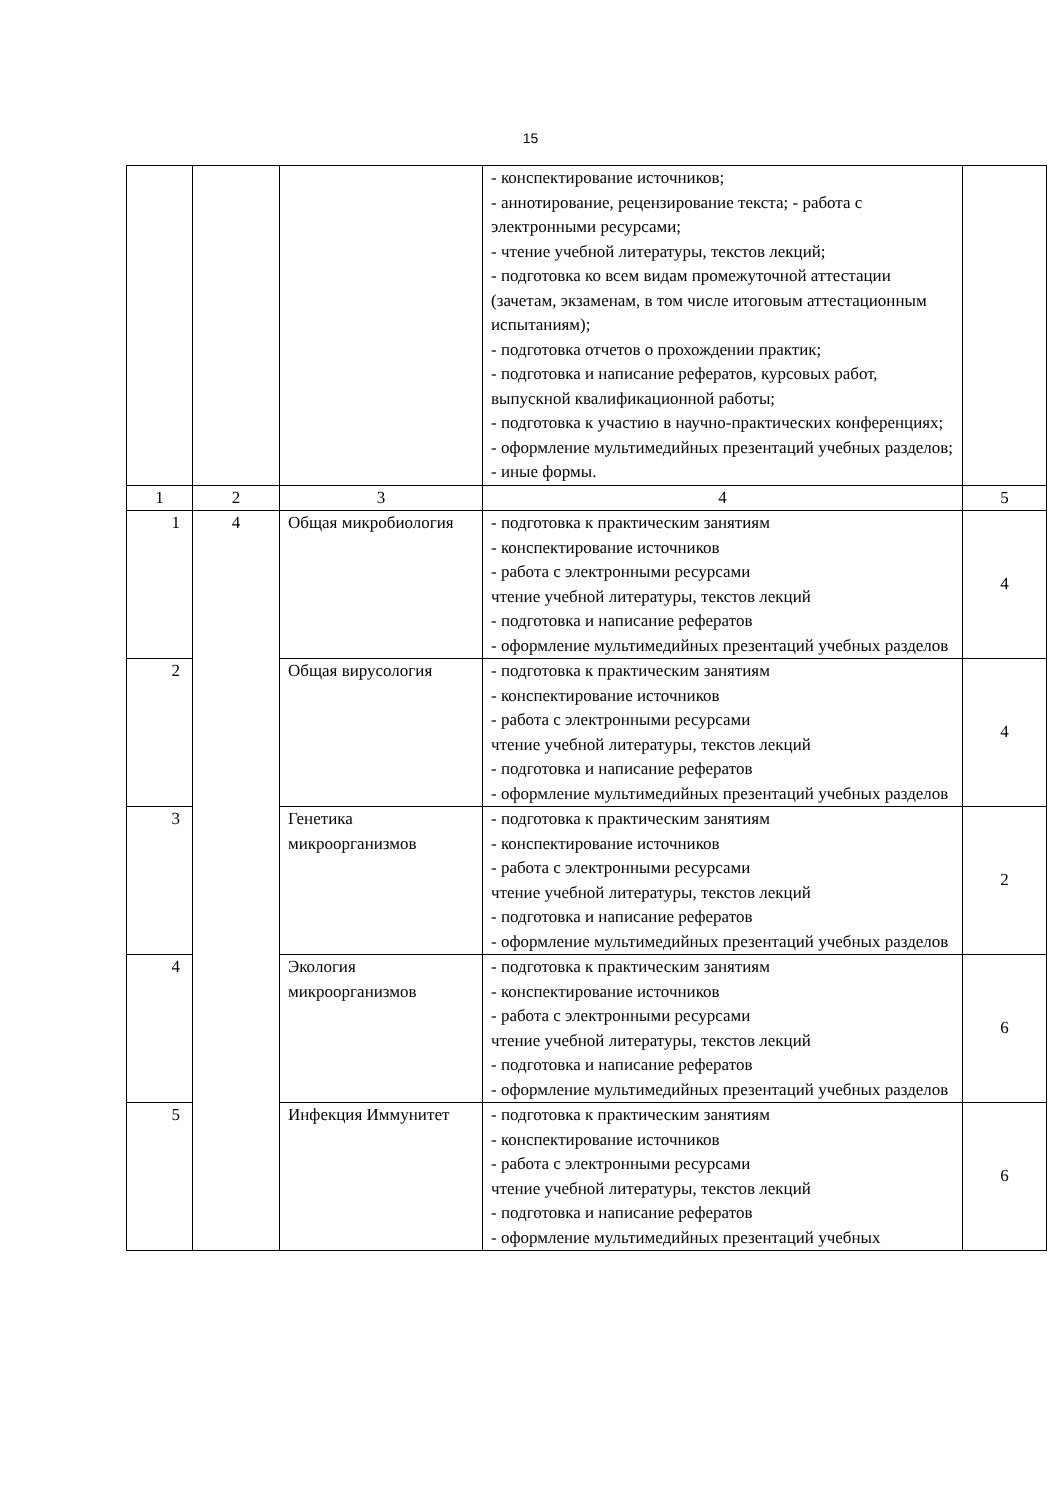15
| | | | - конспектирование источников; - аннотирование, рецензирование текста; - работа с электронными ресурсами; - чтение учебной литературы, текстов лекций; - подготовка ко всем видам промежуточной аттестации (зачетам, экзаменам, в том числе итоговым аттестационным испытаниям); - подготовка отчетов о прохождении практик; - подготовка и написание рефератов, курсовых работ, выпускной квалификационной работы; - подготовка к участию в научно-практических конференциях; - оформление мультимедийных презентаций учебных разделов; - иные формы. | |
| 1 | 2 | 3 | 4 | 5 |
| 1 | 4 | Общая микробиология | - подготовка к практическим занятиям - конспектирование источников - работа с электронными ресурсами чтение учебной литературы, текстов лекций - подготовка и написание рефератов - оформление мультимедийных презентаций учебных разделов | 4 |
| 2 | | Общая вирусология | - подготовка к практическим занятиям - конспектирование источников - работа с электронными ресурсами чтение учебной литературы, текстов лекций - подготовка и написание рефератов - оформление мультимедийных презентаций учебных разделов | 4 |
| 3 | | Генетика микроорганизмов | - подготовка к практическим занятиям - конспектирование источников - работа с электронными ресурсами чтение учебной литературы, текстов лекций - подготовка и написание рефератов - оформление мультимедийных презентаций учебных разделов | 2 |
| 4 | | Экология микроорганизмов | - подготовка к практическим занятиям - конспектирование источников - работа с электронными ресурсами чтение учебной литературы, текстов лекций - подготовка и написание рефератов - оформление мультимедийных презентаций учебных разделов | 6 |
| 5 | | Инфекция Иммунитет | - подготовка к практическим занятиям - конспектирование источников - работа с электронными ресурсами чтение учебной литературы, текстов лекций - подготовка и написание рефератов - оформление мультимедийных презентаций учебных | 6 |